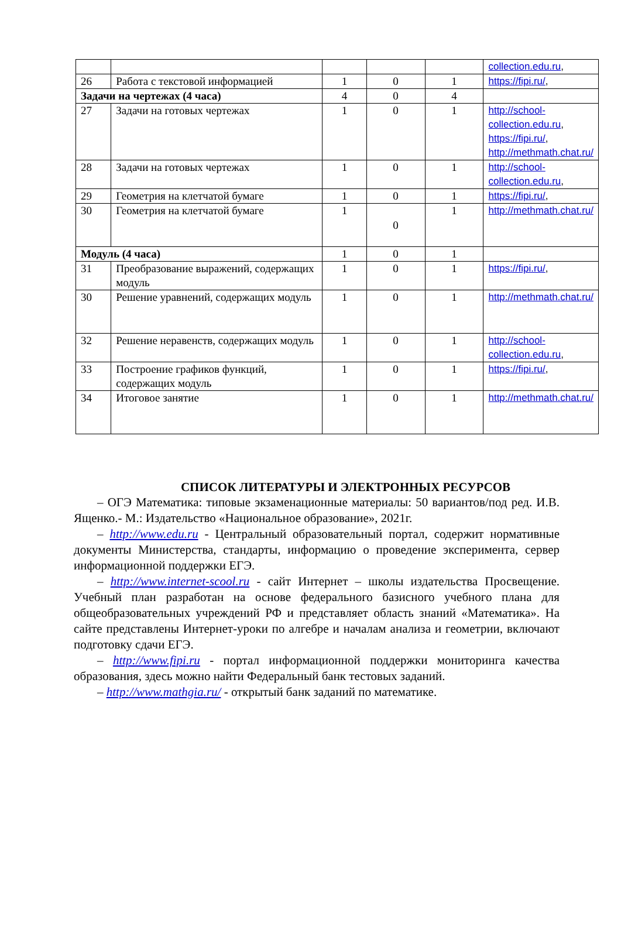| | | | | | collection.edu.ru , |
| 26 | Работа с текстовой информацией | 1 | 0 | 1 | https://fipi.ru/ , |
| Задачи на чертежах (4 часа) | | 4 | 0 | 4 | |
| 27 | Задачи на готовых чертежах | 1 | 0 | 1 | http://school-collection.edu.ru , https://fipi.ru/ , http://methmath.chat.ru/ |
| 28 | Задачи на готовых чертежах | 1 | 0 | 1 | http://school-collection.edu.ru , |
| 29 | Геометрия на клетчатой бумаге | 1 | 0 | 1 | https://fipi.ru/ , |
| 30 | Геометрия на клетчатой бумаге | 1 | 0 | 1 | http://methmath.chat.ru/ |
| Модуль (4 часа) | | 1 | 0 | 1 | |
| 31 | Преобразование выражений, содержащих модуль | 1 | 0 | 1 | https://fipi.ru/ , |
| 30 | Решение уравнений, содержащих модуль | 1 | 0 | 1 | http://methmath.chat.ru/ |
| 32 | Решение неравенств, содержащих модуль | 1 | 0 | 1 | http://school-collection.edu.ru , |
| 33 | Построение графиков функций, содержащих модуль | 1 | 0 | 1 | https://fipi.ru/ , |
| 34 | Итоговое занятие | 1 | 0 | 1 | http://methmath.chat.ru/ |
СПИСОК ЛИТЕРАТУРЫ И ЭЛЕКТРОННЫХ РЕСУРСОВ
– ОГЭ Математика: типовые экзаменационные материалы: 50 вариантов/под ред. И.В. Ященко.- М.: Издательство «Национальное образование», 2021г.
– http://www.edu.ru - Центральный образовательный портал, содержит нормативные документы Министерства, стандарты, информацию о проведение эксперимента, сервер информационной поддержки ЕГЭ.
– http://www.internet-scool.ru - сайт Интернет – школы издательства Просвещение. Учебный план разработан на основе федерального базисного учебного плана для общеобразовательных учреждений РФ и представляет область знаний «Математика». На сайте представлены Интернет-уроки по алгебре и началам анализа и геометрии, включают подготовку сдачи ЕГЭ.
– http://www.fipi.ru - портал информационной поддержки мониторинга качества образования, здесь можно найти Федеральный банк тестовых заданий.
– http://www.mathgia.ru/ - открытый банк заданий по математике.